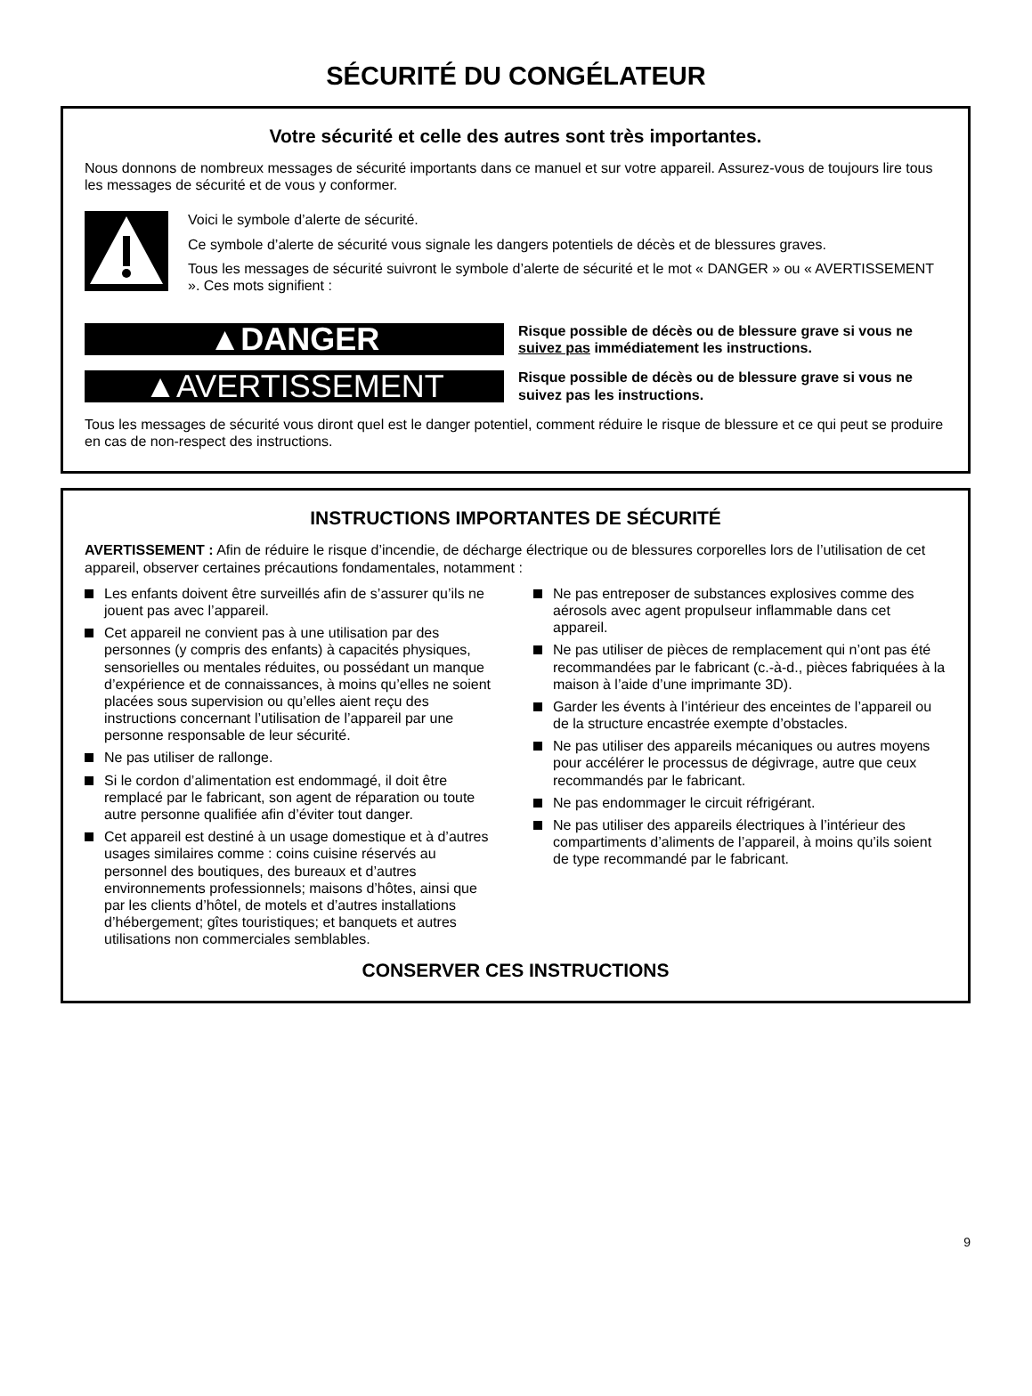SÉCURITÉ DU CONGÉLATEUR
Votre sécurité et celle des autres sont très importantes.
Nous donnons de nombreux messages de sécurité importants dans ce manuel et sur votre appareil. Assurez-vous de toujours lire tous les messages de sécurité et de vous y conformer.
Voici le symbole d’alerte de sécurité.
Ce symbole d’alerte de sécurité vous signale les dangers potentiels de décès et de blessures graves.
Tous les messages de sécurité suivront le symbole d’alerte de sécurité et le mot « DANGER » ou « AVERTISSEMENT ». Ces mots signifient :
▲DANGER
Risque possible de décès ou de blessure grave si vous ne suivez pas immédiatement les instructions.
▲AVERTISSEMENT
Risque possible de décès ou de blessure grave si vous ne suivez pas les instructions.
Tous les messages de sécurité vous diront quel est le danger potentiel, comment réduire le risque de blessure et ce qui peut se produire en cas de non-respect des instructions.
INSTRUCTIONS IMPORTANTES DE SÉCURITÉ
AVERTISSEMENT : Afin de réduire le risque d’incendie, de décharge électrique ou de blessures corporelles lors de l’utilisation de cet appareil, observer certaines précautions fondamentales, notamment :
Les enfants doivent être surveillés afin de s’assurer qu’ils ne jouent pas avec l’appareil.
Cet appareil ne convient pas à une utilisation par des personnes (y compris des enfants) à capacités physiques, sensorielles ou mentales réduites, ou possédant un manque d’expérience et de connaissances, à moins qu’elles ne soient placées sous supervision ou qu’elles aient reçu des instructions concernant l’utilisation de l’appareil par une personne responsable de leur sécurité.
Ne pas utiliser de rallonge.
Si le cordon d’alimentation est endommagé, il doit être remplacé par le fabricant, son agent de réparation ou toute autre personne qualifiée afin d’éviter tout danger.
Cet appareil est destiné à un usage domestique et à d’autres usages similaires comme : coins cuisine réservés au personnel des boutiques, des bureaux et d’autres environnements professionnels; maisons d’hôtes, ainsi que par les clients d’hôtel, de motels et d’autres installations d’hébergement; gîtes touristiques; et banquets et autres utilisations non commerciales semblables.
Ne pas entreposer de substances explosives comme des aérosols avec agent propulseur inflammable dans cet appareil.
Ne pas utiliser de pièces de remplacement qui n’ont pas été recommandées par le fabricant (c.-à-d., pièces fabriquées à la maison à l’aide d’une imprimante 3D).
Garder les évents à l’intérieur des enceintes de l’appareil ou de la structure encastrée exempte d’obstacles.
Ne pas utiliser des appareils mécaniques ou autres moyens pour accélérer le processus de dégivrage, autre que ceux recommandés par le fabricant.
Ne pas endommager le circuit réfrigérant.
Ne pas utiliser des appareils électriques à l’intérieur des compartiments d’aliments de l’appareil, à moins qu’ils soient de type recommandé par le fabricant.
CONSERVER CES INSTRUCTIONS
9